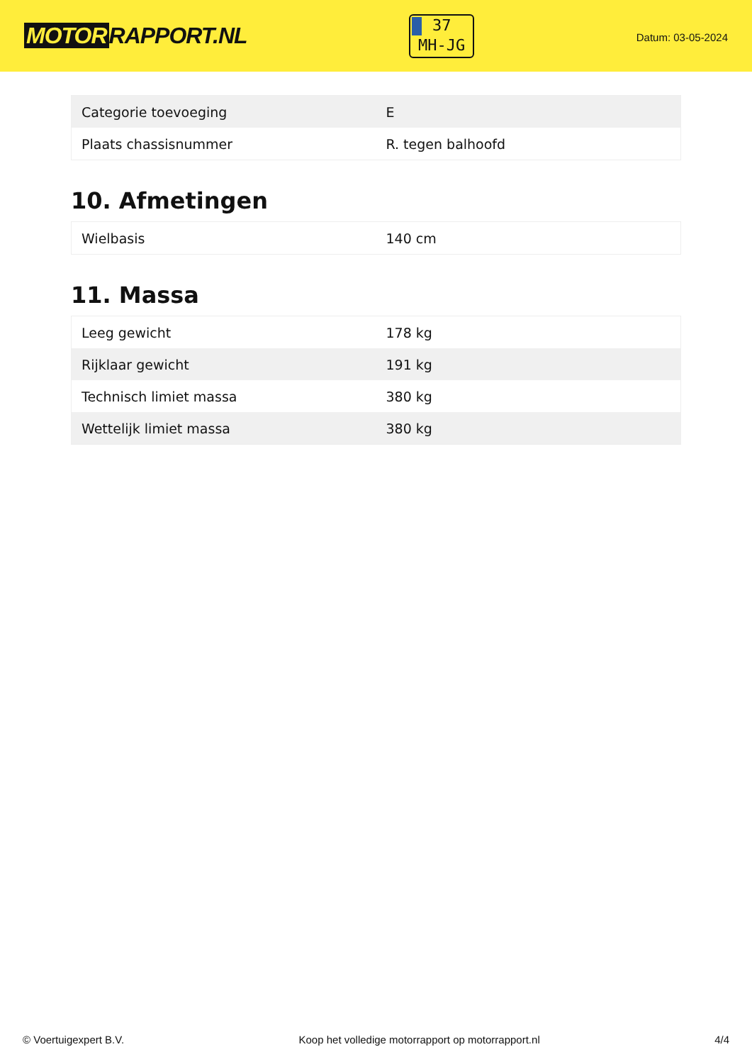MOTOR RAPPORT.NL
37
MH-JG
Datum: 03-05-2024
| Categorie toevoeging | E |
| Plaats chassisnummer | R. tegen balhoofd |
10. Afmetingen
| Wielbasis | 140 cm |
11. Massa
| Leeg gewicht | 178 kg |
| Rijklaar gewicht | 191 kg |
| Technisch limiet massa | 380 kg |
| Wettelijk limiet massa | 380 kg |
© Voertuigexpert B.V. Koop het volledige motorrapport op motorrapport.nl 4/4